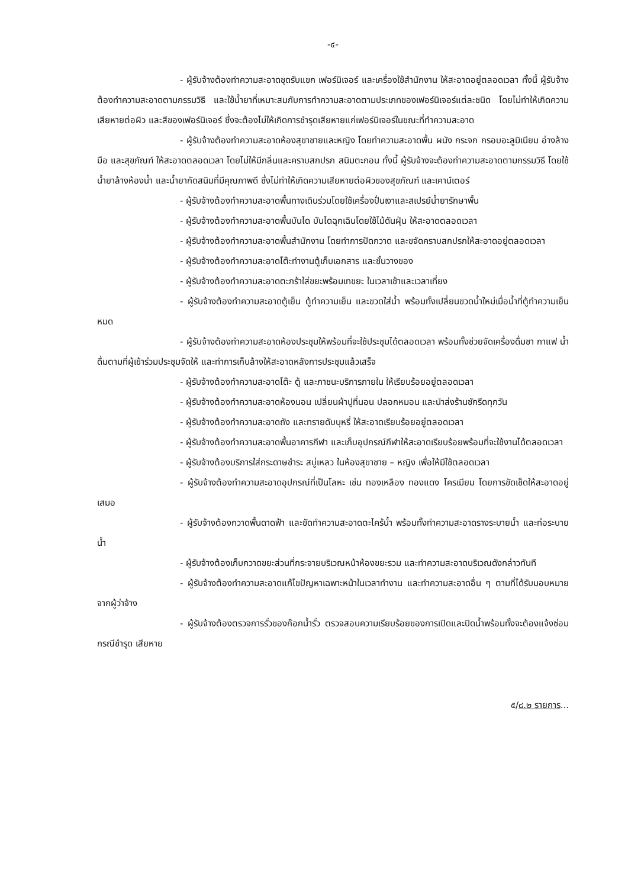-๔-
- ผู้รับจ้างต้องทำความสะอาดชุดรับแขก เฟอร์นิเจอร์ และเครื่องใช้สำนักงาน ให้สะอาดอยู่ตลอดเวลา ทั้งนี้ ผู้รับจ้างต้องทำความสะอาดตามกรรมวิธี และใช้น้ำยาที่เหมาะสมกับการทำความสะอาดตามประเภทของเฟอร์นิเจอร์แต่ละชนิด โดยไม่ทำให้เกิดความเสียหายต่อผิว และสีของเฟอร์นิเจอร์ ซึ่งจะต้องไม่ให้เกิดการชำรุดเสียหายแก่เฟอร์นิเจอร์ในขณะที่ทำความสะอาด
- ผู้รับจ้างต้องทำความสะอาดห้องสุขาชายและหญิง โดยทำความสะอาดพื้น ผนัง กระจก กรอบอะลูมิเนียม อ่างล้างมือ และสุขภัณฑ์ ให้สะอาดตลอดเวลา โดยไม่ให้มีกลิ่นและคราบสกปรก สนิมตะกอน ทั้งนี้ ผู้รับจ้างจะต้องทำความสะอาดตามกรรมวิธี โดยใช้น้ำยาล้างห้องน้ำ และน้ำยากัดสนิมที่มีคุณภาพดี ซึ่งไม่ทำให้เกิดความเสียหายต่อผิวของสุขภัณฑ์ และเคาน์เตอร์
- ผู้รับจ้างต้องทำความสะอาดพื้นทางเดินร่วมโดยใช้เครื่องปั่นเงาและสเปรย์น้ำยารักษาพื้น
- ผู้รับจ้างต้องทำความสะอาดพื้นบันได บันไดฉุกเฉินโดยใช้ไม้ดันฝุ่น ให้สะอาดตลอดเวลา
- ผู้รับจ้างต้องทำความสะอาดพื้นสำนักงาน โดยทำการปัดกวาด และขจัดคราบสกปรกให้สะอาดอยู่ตลอดเวลา
- ผู้รับจ้างต้องทำความสะอาดโต๊ะทำงานตู้เก็บเอกสาร และชั้นวางของ
- ผู้รับจ้างต้องทำความสะอาดตะกร้าใส่ขยะพร้อมเทขยะ ในเวลาเช้าและเวลาเที่ยง
- ผู้รับจ้างต้องทำความสะอาดตู้เย็น ตู้ทำความเย็น และขวดใส่น้ำ พร้อมทั้งเปลี่ยนขวดน้ำใหม่เมื่อน้ำที่ตู้ทำความเย็นหมด
- ผู้รับจ้างต้องทำความสะอาดห้องประชุมให้พร้อมที่จะใช้ประชุมได้ตลอดเวลา พร้อมทั้งช่วยจัดเครื่องดื่มชา กาแฟ น้ำดื่มตามที่ผู้เข้าร่วมประชุมจัดให้ และทำการเก็บล้างให้สะอาดหลังการประชุมแล้วเสร็จ
- ผู้รับจ้างต้องทำความสะอาดโต๊ะ ตู้ และภาชนะบริการภายใน ให้เรียบร้อยอยู่ตลอดเวลา
- ผู้รับจ้างต้องทำความสะอาดห้องนอน เปลี่ยนผ้าปูที่นอน ปลอกหมอน และนำส่งร้านซักรีดทุกวัน
- ผู้รับจ้างต้องทำความสะอาดถัง และทรายดับบุหรี่ ให้สะอาดเรียบร้อยอยู่ตลอดเวลา
- ผู้รับจ้างต้องทำความสะอาดพื้นอาคารกีฬา และเก็บอุปกรณ์กีฬาให้สะอาดเรียบร้อยพร้อมที่จะใช้งานได้ตลอดเวลา
- ผู้รับจ้างต้องบริการใส่กระดาษชำระ สบู่เหลว ในห้องสุขาชาย – หญิง เพื่อให้มีใช้ตลอดเวลา
- ผู้รับจ้างต้องทำความสะอาดอุปกรณ์ที่เป็นโลหะ เช่น ทองเหลือง ทองแดง โครเมียม โดยการขัดเช็ดให้สะอาดอยู่เสมอ
- ผู้รับจ้างต้องกวาดพื้นดาดฟ้า และขัดทำความสะอาดตะไคร้น้ำ พร้อมทั้งทำความสะอาดรางระบายน้ำ และท่อระบายน้ำ
- ผู้รับจ้างต้องเก็บกวาดขยะส่วนที่กระจายบริเวณหน้าห้องขยะรวม และทำความสะอาดบริเวณดังกล่าวทันที
- ผู้รับจ้างต้องทำความสะอาดแก้ไขปัญหาเฉพาะหน้าในเวลาทำงาน และทำความสะอาดอื่น ๆ ตามที่ได้รับมอบหมายจากผู้ว่าจ้าง
- ผู้รับจ้างต้องตรวจการรั่วของก๊อกน้ำรั่ว ตรวจสอบความเรียบร้อยของการเปิดและปิดน้ำพร้อมทั้งจะต้องแจ้งซ่อมกรณีชำรุด เสียหาย
๕/๘.๒ รายการ...